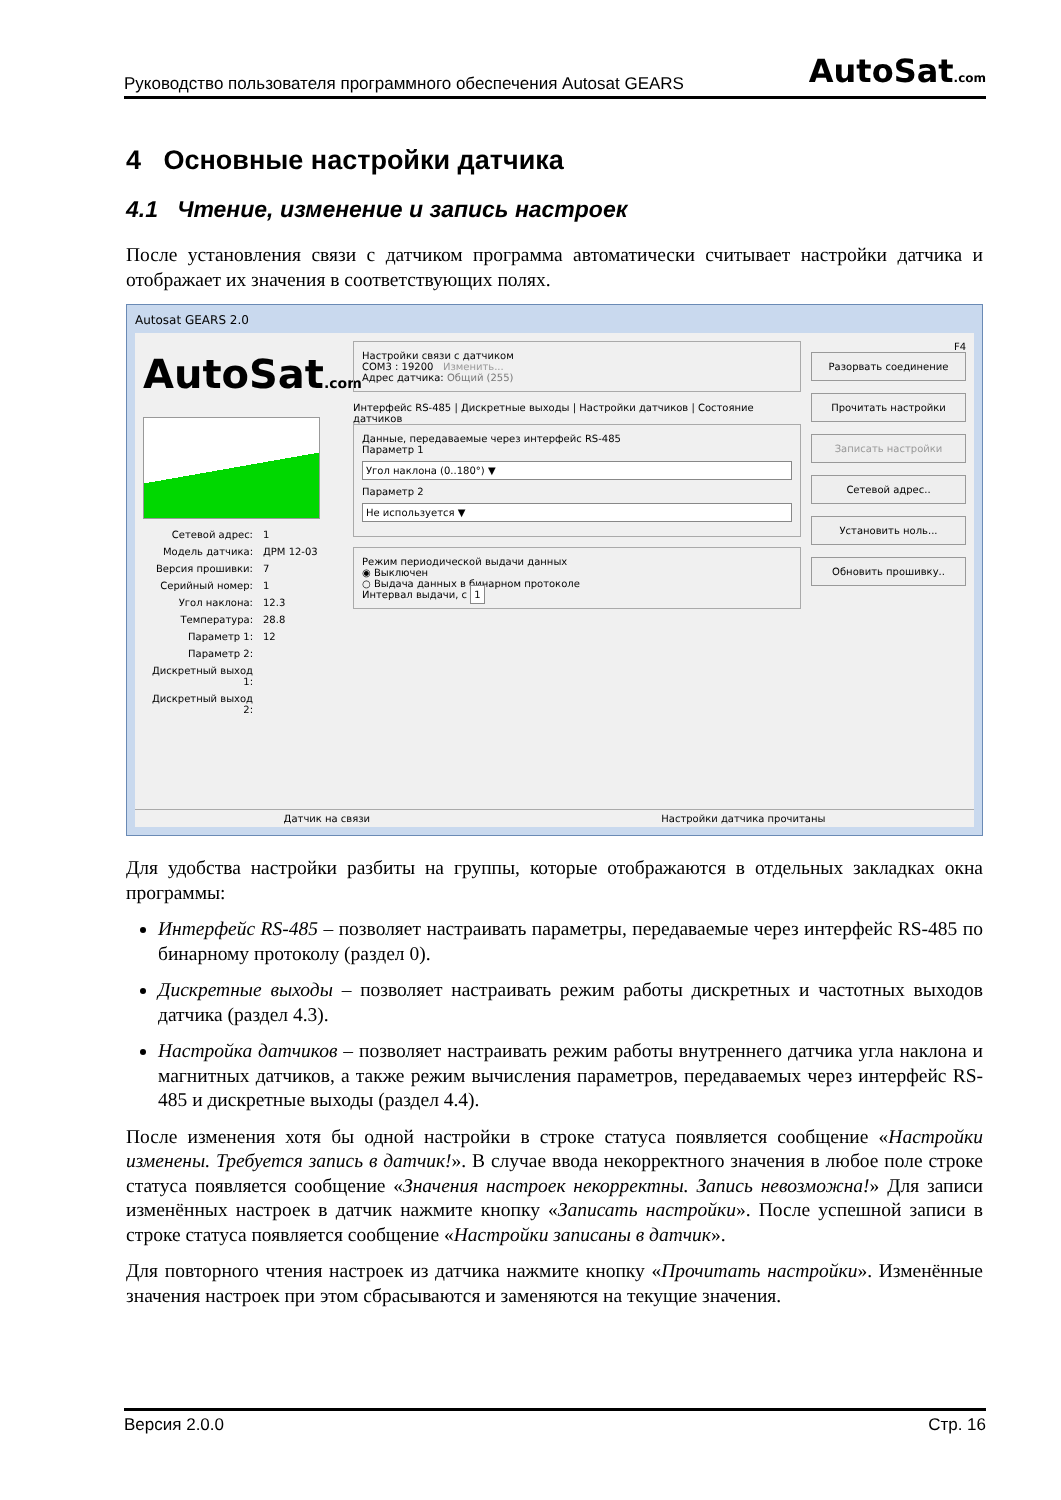Руководство пользователя программного обеспечения Autosat GEARS AutoSat.com
4 Основные настройки датчика
4.1 Чтение, изменение и запись настроек
После установления связи с датчиком программа автоматически считывает настройки датчика и отображает их значения в соответствующих полях.
Autosat GEARS 2.0
AutoSat.com
Сетевой адрес: 1
Модель датчика: ДРМ 12-03
Версия прошивки: 7
Серийный номер: 1
Угол наклона: 12.3
Температура: 28.8
Параметр 1: 12
Параметр 2:
Дискретный выход 1:
Дискретный выход 2:
Настройки связи с датчиком
COM3 : 19200 Изменить...
Адрес датчика: Общий (255)
Интерфейс RS-485 | Дискретные выходы | Настройки датчиков | Состояние датчиков
Данные, передаваемые через интерфейс RS-485
Параметр 1
Угол наклона (0..180°) ▼
Параметр 2
Не используется ▼
Режим периодической выдачи данных
◉ Выключен
○ Выдача данных в бинарном протоколе
Интервал выдачи, с 1
F4
Разорвать соединение
Прочитать настройки
Записать настройки
Сетевой адрес..
Установить ноль...
Обновить прошивку..
Датчик на связи Настройки датчика прочитаны
Для удобства настройки разбиты на группы, которые отображаются в отдельных закладках окна программы:
Интерфейс RS-485 – позволяет настраивать параметры, передаваемые через интерфейс RS-485 по бинарному протоколу (раздел 0).
Дискретные выходы – позволяет настраивать режим работы дискретных и частотных выходов датчика (раздел 4.3).
Настройка датчиков – позволяет настраивать режим работы внутреннего датчика угла наклона и магнитных датчиков, а также режим вычисления параметров, передаваемых через интерфейс RS-485 и дискретные выходы (раздел 4.4).
После изменения хотя бы одной настройки в строке статуса появляется сообщение «Настройки изменены. Требуется запись в датчик!». В случае ввода некорректного значения в любое поле строке статуса появляется сообщение «Значения настроек некорректны. Запись невозможна!» Для записи изменённых настроек в датчик нажмите кнопку «Записать настройки». После успешной записи в строке статуса появляется сообщение «Настройки записаны в датчик».
Для повторного чтения настроек из датчика нажмите кнопку «Прочитать настройки». Изменённые значения настроек при этом сбрасываются и заменяются на текущие значения.
Версия 2.0.0 Стр. 16